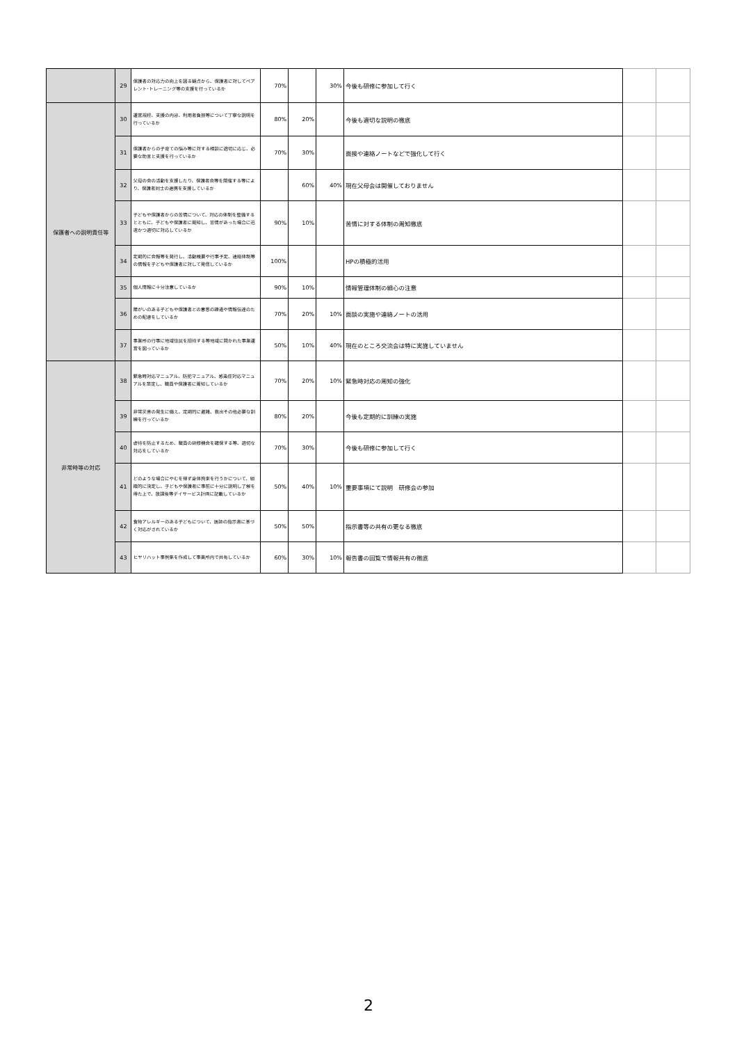| | 29 | 保護者の対応力の向上を図る観点から、保護者に対してペアレント･トレーニング等の支援を行っているか | 70% | | 30% | 今後も研修に参加して行く | | |
| 保護者への説明責任等 | 30 | 運営規程、支援の内容、利用者負担等について丁寧な説明を行っているか | 80% | 20% | | 今後も適切な説明の徹底 | | |
| | 31 | 保護者からの子育ての悩み等に対する相談に適切に応じ、必要な助言と支援を行っているか | 70% | 30% | | 面接や連絡ノートなどで強化して行く | | |
| | 32 | 父母の会の活動を支援したり、保護者会等を開催する等により、保護者同士の連携を支援しているか | | 60% | 40% | 現在父母会は開催しておりません | | |
| | 33 | 子どもや保護者からの苦情について、対応の体制を整備するとともに、子どもや保護者に周知し、苦情があった場合に迅速かつ適切に対応しているか | 90% | 10% | | 苦情に対する体制の周知徹底 | | |
| | 34 | 定期的に会報等を発行し、活動概要や行事予定、連絡体制等の情報を子どもや保護者に対して発信しているか | 100% | | | HPの積極的活用 | | |
| | 35 | 個人情報に十分注意しているか | 90% | 10% | | 情報管理体制の細心の注意 | | |
| | 36 | 障がいのある子どもや保護者との意思の疎通や情報伝達のための配慮をしているか | 70% | 20% | 10% | 面談の実施や連絡ノートの活用 | | |
| | 37 | 事業所の行事に地域住民を招待する等地域に開かれた事業運営を図っているか | 50% | 10% | 40% | 現在のところ交流会は特に実施していません | | |
| 非常時等の対応 | 38 | 緊急時対応マニュアル、防犯マニュアル、感染症対応マニュアルを策定し、職員や保護者に周知しているか | 70% | 20% | 10% | 緊急時対応の周知の強化 | | |
| | 39 | 非常災害の発生に備え、定期的に避難、救出その他必要な訓練を行っているか | 80% | 20% | | 今後も定期的に訓練の実施 | | |
| | 40 | 虐待を防止するため、職員の研修機会を確保する等、適切な対応をしているか | 70% | 30% | | 今後も研修に参加して行く | | |
| | 41 | どのような場合にやむを得ず身体拘束を行うかについて、組織的に決定し、子どもや保護者に事前に十分に説明し了解を得た上で、放課後等デイサービス計画に記載しているか | 50% | 40% | 10% | 重要事項にて説明 研修会の参加 | | |
| | 42 | 食物アレルギーのある子どもについて、医師の指示書に基づく対応がされているか | 50% | 50% | | 指示書等の共有の更なる徹底 | | |
| | 43 | ヒヤリハット事例集を作成して事業所内で共有しているか | 60% | 30% | 10% | 報告書の回覧で情報共有の徹底 | | |
2